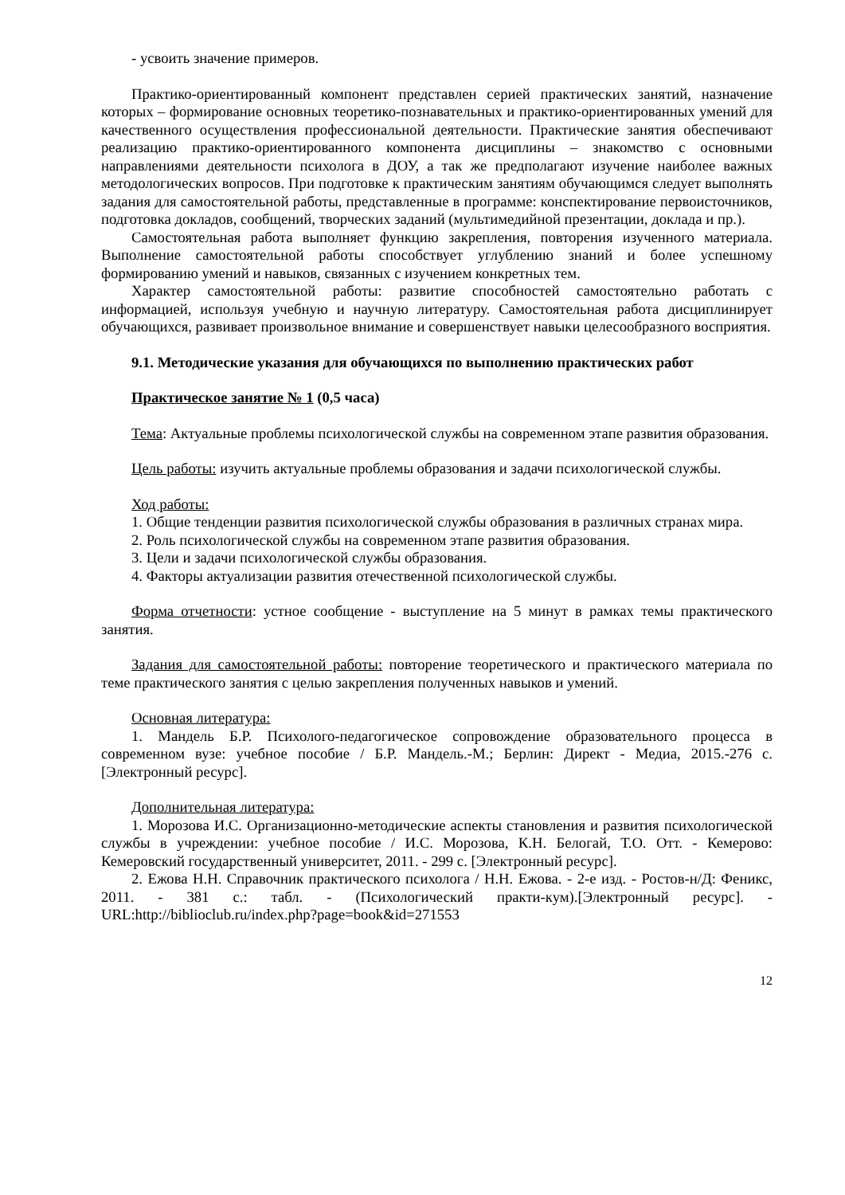- усвоить значение примеров.
Практико-ориентированный компонент представлен серией практических занятий, назначение которых – формирование основных теоретико-познавательных и практико-ориентированных умений для качественного осуществления профессиональной деятельности. Практические занятия обеспечивают реализацию практико-ориентированного компонента дисциплины – знакомство с основными направлениями деятельности психолога в ДОУ, а так же предполагают изучение наиболее важных методологических вопросов. При подготовке к практическим занятиям обучающимся следует выполнять задания для самостоятельной работы, представленные в программе: конспектирование первоисточников, подготовка докладов, сообщений, творческих заданий (мультимедийной презентации, доклада и пр.).
Самостоятельная работа выполняет функцию закрепления, повторения изученного материала. Выполнение самостоятельной работы способствует углублению знаний и более успешному формированию умений и навыков, связанных с изучением конкретных тем.
Характер самостоятельной работы: развитие способностей самостоятельно работать с информацией, используя учебную и научную литературу. Самостоятельная работа дисциплинирует обучающихся, развивает произвольное внимание и совершенствует навыки целесообразного восприятия.
9.1. Методические указания для обучающихся по выполнению практических работ
Практическое занятие № 1 (0,5 часа)
Тема: Актуальные проблемы психологической службы на современном этапе развития образования.
Цель работы: изучить актуальные проблемы образования и задачи психологической службы.
Ход работы:
1. Общие тенденции развития психологической службы образования в различных странах мира.
2. Роль психологической службы на современном этапе развития образования.
3. Цели и задачи психологической службы образования.
4. Факторы актуализации развития отечественной психологической службы.
Форма отчетности: устное сообщение - выступление на 5 минут в рамках темы практического занятия.
Задания для самостоятельной работы: повторение теоретического и практического материала по теме практического занятия с целью закрепления полученных навыков и умений.
Основная литература:
1. Мандель Б.Р. Психолого-педагогическое сопровождение образовательного процесса в современном вузе: учебное пособие / Б.Р. Мандель.-М.; Берлин: Директ - Медиа, 2015.-276 с. [Электронный ресурс].
Дополнительная литература:
1. Морозова И.С. Организационно-методические аспекты становления и развития психологической службы в учреждении: учебное пособие / И.С. Морозова, К.Н. Белогай, Т.О. Отт. - Кемерово: Кемеровский государственный университет, 2011. - 299 с. [Электронный ресурс].
2. Ежова Н.Н. Справочник практического психолога / Н.Н. Ежова. - 2-е изд. - Ростов-н/Д: Феникс, 2011. - 381 с.: табл. - (Психологический практи-кум).[Электронный ресурс]. - URL:http://biblioclub.ru/index.php?page=book&id=271553
12